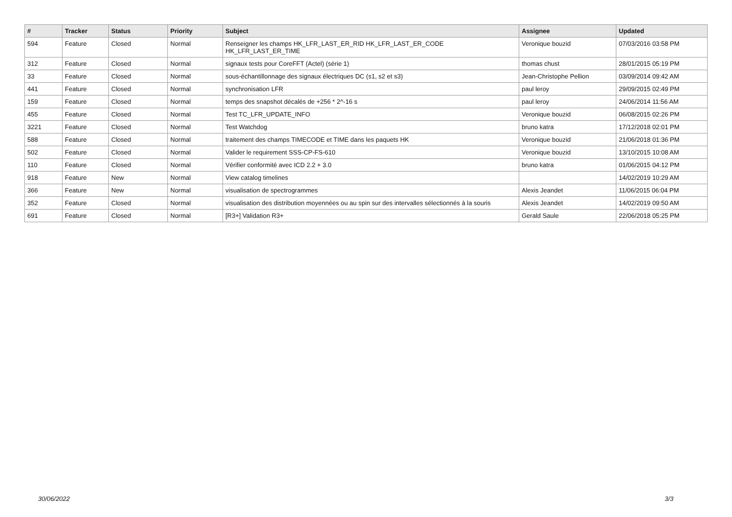| # | Tracker | Status | Priority | Subject | Assignee | Updated |
| --- | --- | --- | --- | --- | --- | --- |
| 594 | Feature | Closed | Normal | Renseigner les champs HK_LFR_LAST_ER_RID HK_LFR_LAST_ER_CODE HK_LFR_LAST_ER_TIME | Veronique bouzid | 07/03/2016 03:58 PM |
| 312 | Feature | Closed | Normal | signaux tests pour CoreFFT (Actel) (série 1) | thomas chust | 28/01/2015 05:19 PM |
| 33 | Feature | Closed | Normal | sous-échantillonnage des signaux électriques DC (s1, s2 et s3) | Jean-Christophe Pellion | 03/09/2014 09:42 AM |
| 441 | Feature | Closed | Normal | synchronisation LFR | paul leroy | 29/09/2015 02:49 PM |
| 159 | Feature | Closed | Normal | temps des snapshot décalés de +256 * 2^-16 s | paul leroy | 24/06/2014 11:56 AM |
| 455 | Feature | Closed | Normal | Test TC_LFR_UPDATE_INFO | Veronique bouzid | 06/08/2015 02:26 PM |
| 3221 | Feature | Closed | Normal | Test Watchdog | bruno katra | 17/12/2018 02:01 PM |
| 588 | Feature | Closed | Normal | traitement des champs TIMECODE et TIME dans les paquets HK | Veronique bouzid | 21/06/2018 01:36 PM |
| 502 | Feature | Closed | Normal | Valider le requirement SSS-CP-FS-610 | Veronique bouzid | 13/10/2015 10:08 AM |
| 110 | Feature | Closed | Normal | Vérifier conformité avec ICD 2.2 + 3.0 | bruno katra | 01/06/2015 04:12 PM |
| 918 | Feature | New | Normal | View catalog timelines | | 14/02/2019 10:29 AM |
| 366 | Feature | New | Normal | visualisation de spectrogrammes | Alexis Jeandet | 11/06/2015 06:04 PM |
| 352 | Feature | Closed | Normal | visualisation des distribution moyennées ou au spin sur des intervalles sélectionnés à la souris | Alexis Jeandet | 14/02/2019 09:50 AM |
| 691 | Feature | Closed | Normal | [R3+] Validation R3+ | Gerald Saule | 22/06/2018 05:25 PM |
30/06/2022 3/3